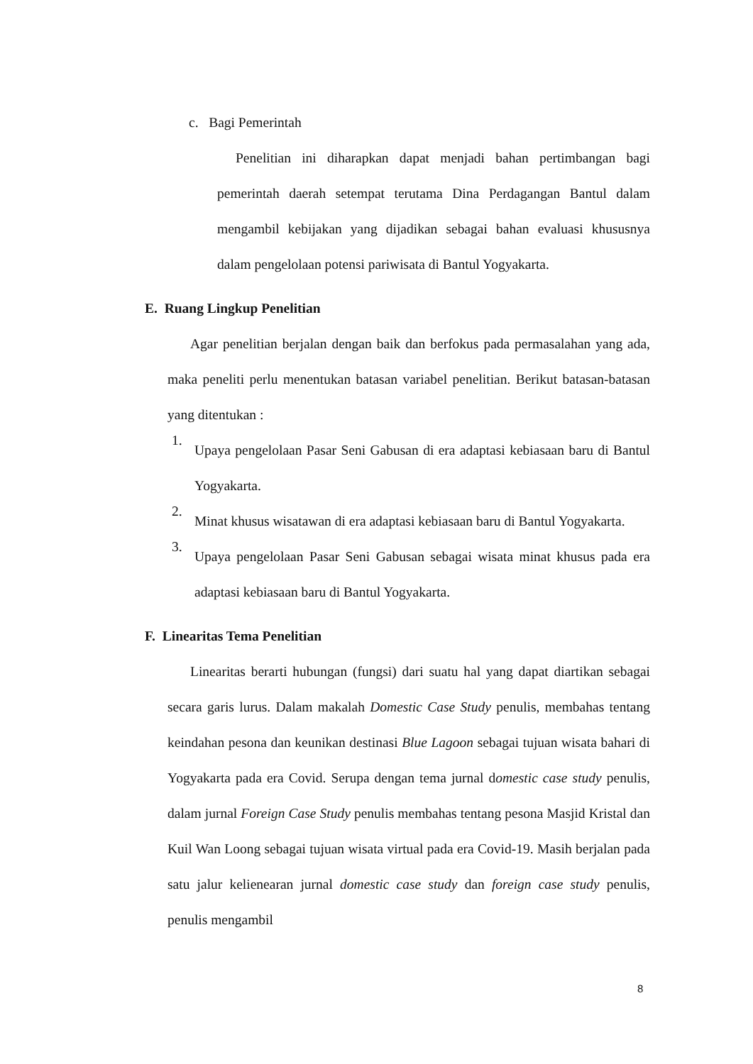c. Bagi Pemerintah
Penelitian ini diharapkan dapat menjadi bahan pertimbangan bagi pemerintah daerah setempat terutama Dina Perdagangan Bantul dalam mengambil kebijakan yang dijadikan sebagai bahan evaluasi khususnya dalam pengelolaan potensi pariwisata di Bantul Yogyakarta.
E. Ruang Lingkup Penelitian
Agar penelitian berjalan dengan baik dan berfokus pada permasalahan yang ada, maka peneliti perlu menentukan batasan variabel penelitian. Berikut batasan-batasan yang ditentukan :
1.
Upaya pengelolaan Pasar Seni Gabusan di era adaptasi kebiasaan baru di Bantul Yogyakarta.
2.
Minat khusus wisatawan di era adaptasi kebiasaan baru di Bantul Yogyakarta.
3.
Upaya pengelolaan Pasar Seni Gabusan sebagai wisata minat khusus pada era adaptasi kebiasaan baru di Bantul Yogyakarta.
F. Linearitas Tema Penelitian
Linearitas berarti hubungan (fungsi) dari suatu hal yang dapat diartikan sebagai secara garis lurus. Dalam makalah Domestic Case Study penulis, membahas tentang keindahan pesona dan keunikan destinasi Blue Lagoon sebagai tujuan wisata bahari di Yogyakarta pada era Covid. Serupa dengan tema jurnal domestic case study penulis, dalam jurnal Foreign Case Study penulis membahas tentang pesona Masjid Kristal dan Kuil Wan Loong sebagai tujuan wisata virtual pada era Covid-19. Masih berjalan pada satu jalur kelienearan jurnal domestic case study dan foreign case study penulis, penulis mengambil
8